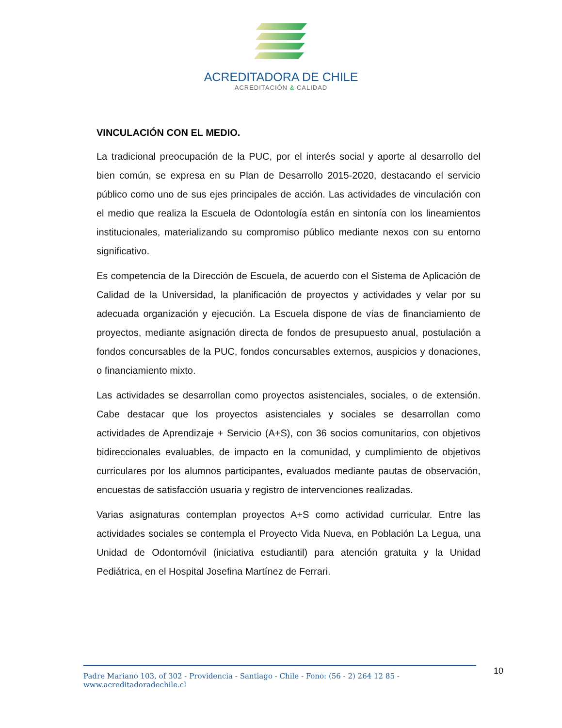ACREDITADORA DE CHILE
ACREDITACIÓN & CALIDAD
VINCULACIÓN CON EL MEDIO.
La tradicional preocupación de la PUC, por el interés social y aporte al desarrollo del bien común, se expresa en su Plan de Desarrollo 2015-2020, destacando el servicio público como uno de sus ejes principales de acción. Las actividades de vinculación con el medio que realiza la Escuela de Odontología están en sintonía con los lineamientos institucionales, materializando su compromiso público mediante nexos con su entorno significativo.
Es competencia de la Dirección de Escuela, de acuerdo con el Sistema de Aplicación de Calidad de la Universidad, la planificación de proyectos y actividades y velar por su adecuada organización y ejecución. La Escuela dispone de vías de financiamiento de proyectos, mediante asignación directa de fondos de presupuesto anual, postulación a fondos concursables de la PUC, fondos concursables externos, auspicios y donaciones, o financiamiento mixto.
Las actividades se desarrollan como proyectos asistenciales, sociales, o de extensión. Cabe destacar que los proyectos asistenciales y sociales se desarrollan como actividades de Aprendizaje + Servicio (A+S), con 36 socios comunitarios, con objetivos bidireccionales evaluables, de impacto en la comunidad, y cumplimiento de objetivos curriculares por los alumnos participantes, evaluados mediante pautas de observación, encuestas de satisfacción usuaria y registro de intervenciones realizadas.
Varias asignaturas contemplan proyectos A+S como actividad curricular. Entre las actividades sociales se contempla el Proyecto Vida Nueva, en Población La Legua, una Unidad de Odontomóvil (iniciativa estudiantil) para atención gratuita y la Unidad Pediátrica, en el Hospital Josefina Martínez de Ferrari.
Padre Mariano 103, of 302 - Providencia - Santiago - Chile - Fono: (56 - 2) 264 12 85 - www.acreditadoradechile.cl
10